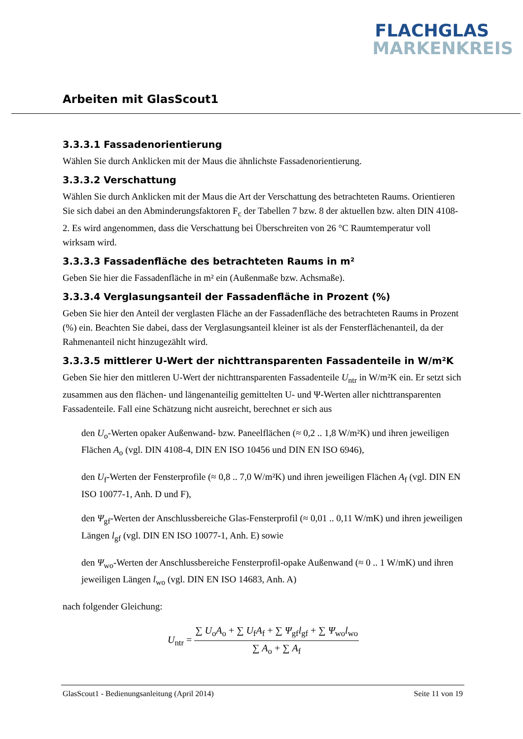FLACHGLAS
MARKENKREIS
Arbeiten mit GlasScout1
3.3.3.1 Fassadenorientierung
Wählen Sie durch Anklicken mit der Maus die ähnlichste Fassadenorientierung.
3.3.3.2 Verschattung
Wählen Sie durch Anklicken mit der Maus die Art der Verschattung des betrachteten Raums. Orientieren Sie sich dabei an den Abminderungsfaktoren F<sub>c</sub> der Tabellen 7 bzw. 8 der aktuellen bzw. alten DIN 4108-2. Es wird angenommen, dass die Verschattung bei Überschreiten von 26 °C Raumtemperatur voll wirksam wird.
3.3.3.3 Fassadenfläche des betrachteten Raums in m²
Geben Sie hier die Fassadenfläche in m² ein (Außenmaße bzw. Achsmaße).
3.3.3.4 Verglasungsanteil der Fassadenfläche in Prozent (%)
Geben Sie hier den Anteil der verglasten Fläche an der Fassadenfläche des betrachteten Raums in Prozent (%) ein. Beachten Sie dabei, dass der Verglasungsanteil kleiner ist als der Fensterflächenanteil, da der Rahmenanteil nicht hinzugezählt wird.
3.3.3.5 mittlerer U-Wert der nichttransparenten Fassadenteile in W/m²K
Geben Sie hier den mittleren U-Wert der nichttransparenten Fassadenteile U<sub>ntr</sub> in W/m²K ein. Er setzt sich zusammen aus den flächen- und längenanteilig gemittelten U- und Ψ-Werten aller nichttransparenten Fassadenteile. Fall eine Schätzung nicht ausreicht, berechnet er sich aus
den U<sub>o</sub>-Werten opaker Außenwand- bzw. Paneelflächen (≈ 0,2 .. 1,8 W/m²K) und ihren jeweiligen Flächen A<sub>o</sub> (vgl. DIN 4108-4, DIN EN ISO 10456 und DIN EN ISO 6946),
den U<sub>f</sub>-Werten der Fensterprofile (≈ 0,8 .. 7,0 W/m²K) und ihren jeweiligen Flächen A<sub>f</sub> (vgl. DIN EN ISO 10077-1, Anh. D und F),
den Ψ<sub>gf</sub>-Werten der Anschlussbereiche Glas-Fensterprofil (≈ 0,01 .. 0,11 W/mK) und ihren jeweiligen Längen l<sub>gf</sub> (vgl. DIN EN ISO 10077-1, Anh. E) sowie
den Ψ<sub>wo</sub>-Werten der Anschlussbereiche Fensterprofil-opake Außenwand (≈ 0 .. 1 W/mK) und ihren jeweiligen Längen l<sub>wo</sub> (vgl. DIN EN ISO 14683, Anh. A)
nach folgender Gleichung:
U<sub>ntr</sub> = ∑ U<sub>o</sub>A<sub>o</sub> + ∑ U<sub>f</sub>A<sub>f</sub> + ∑ Ψ<sub>gf</sub>l<sub>gf</sub> + ∑ Ψ<sub>wo</sub>l<sub>wo</sub> ∑ A<sub>o</sub> + ∑ A<sub>f</sub>
GlasScout1 - Bedienungsanleitung (April 2014) Seite 11 von 19